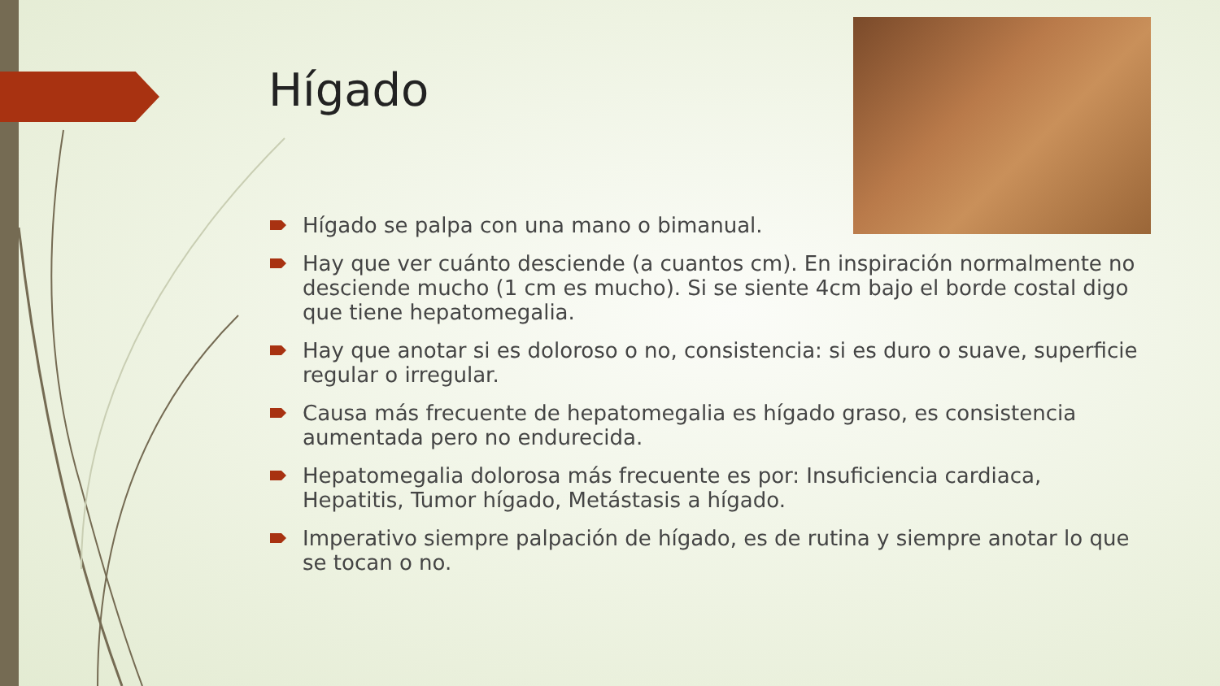Hígado
Hígado se palpa con una mano o bimanual.
Hay que ver cuánto desciende (a cuantos cm). En inspiración normalmente no desciende mucho (1 cm es mucho). Si se siente 4cm bajo el borde costal digo que tiene hepatomegalia.
Hay que anotar si es doloroso o no, consistencia: si es duro o suave, superficie regular o irregular.
Causa más frecuente de hepatomegalia es hígado graso, es consistencia aumentada pero no endurecida.
Hepatomegalia dolorosa más frecuente es por: Insuficiencia cardiaca, Hepatitis, Tumor hígado, Metástasis a hígado.
Imperativo siempre palpación de hígado, es de rutina y siempre anotar lo que se tocan o no.